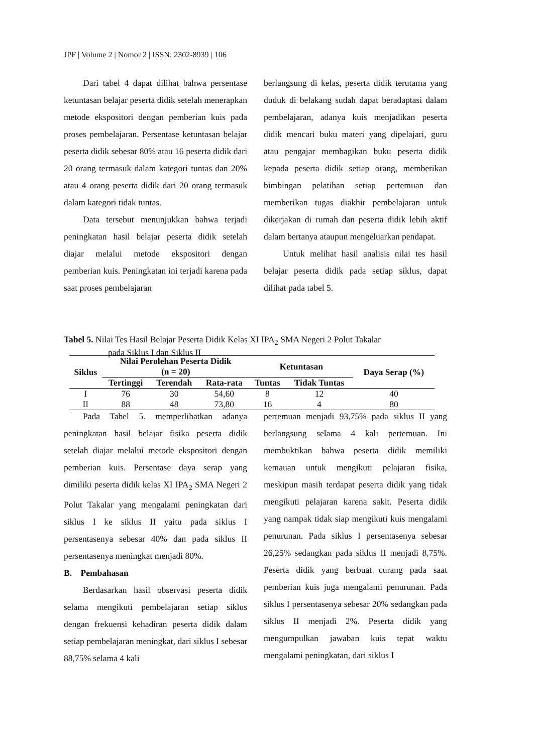JPF | Volume 2 | Nomor 2 | ISSN: 2302-8939 | 106
Dari tabel 4 dapat dilihat bahwa persentase ketuntasan belajar peserta didik setelah menerapkan metode ekspositori dengan pemberian kuis pada proses pembelajaran. Persentase ketuntasan belajar peserta didik sebesar 80% atau 16 peserta didik dari 20 orang termasuk dalam kategori tuntas dan 20% atau 4 orang peserta didik dari 20 orang termasuk dalam kategori tidak tuntas.
Data tersebut menunjukkan bahwa terjadi peningkatan hasil belajar peserta didik setelah diajar melalui metode ekspositori dengan pemberian kuis. Peningkatan ini terjadi karena pada saat proses pembelajaran
berlangsung di kelas, peserta didik terutama yang duduk di belakang sudah dapat beradaptasi dalam pembelajaran, adanya kuis menjadikan peserta didik mencari buku materi yang dipelajari, guru atau pengajar membagikan buku peserta didik kepada peserta didik setiap orang, memberikan bimbingan pelatihan setiap pertemuan dan memberikan tugas diakhir pembelajaran untuk dikerjakan di rumah dan peserta didik lebih aktif dalam bertanya ataupun mengeluarkan pendapat.
Untuk melihat hasil analisis nilai tes hasil belajar peserta didik pada setiap siklus, dapat dilihat pada tabel 5.
Tabel 5. Nilai Tes Hasil Belajar Peserta Didik Kelas XI IPA<sub>2</sub> SMA Negeri 2 Polut Takalar
pada Siklus I dan Siklus II
| Siklus | Nilai Perolehan Peserta Didik (n = 20) | | | Ketuntasan | | Daya Serap (%) |
| --- | --- | --- | --- | --- | --- | --- |
| | Tertinggi | Terendah | Rata-rata | Tuntas | Tidak Tuntas | |
| I | 76 | 30 | 54,60 | 8 | 12 | 40 |
| II | 88 | 48 | 73,80 | 16 | 4 | 80 |
Pada Tabel 5. memperlihatkan adanya peningkatan hasil belajar fisika peserta didik setelah diajar melalui metode ekspositori dengan pemberian kuis. Persentase daya serap yang dimiliki peserta didik kelas XI IPA<sub>2</sub> SMA Negeri 2 Polut Takalar yang mengalami peningkatan dari siklus I ke siklus II yaitu pada siklus I persentasenya sebesar 40% dan pada siklus II persentasenya meningkat menjadi 80%.
B. Pembahasan
Berdasarkan hasil observasi peserta didik selama mengikuti pembelajaran setiap siklus dengan frekuensi kehadiran peserta didik dalam setiap pembelajaran meningkat, dari siklus I sebesar 88,75% selama 4 kali
pertemuan menjadi 93,75% pada siklus II yang berlangsung selama 4 kali pertemuan. Ini membuktikan bahwa peserta didik memiliki kemauan untuk mengikuti pelajaran fisika, meskipun masih terdapat peserta didik yang tidak mengikuti pelajaran karena sakit. Peserta didik yang nampak tidak siap mengikuti kuis mengalami penurunan. Pada siklus I persentasenya sebesar 26,25% sedangkan pada siklus II menjadi 8,75%. Peserta didik yang berbuat curang pada saat pemberian kuis juga mengalami penurunan. Pada siklus I persentasenya sebesar 20% sedangkan pada siklus II menjadi 2%. Peserta didik yang mengumpulkan jawaban kuis tepat waktu mengalami peningkatan, dari siklus I